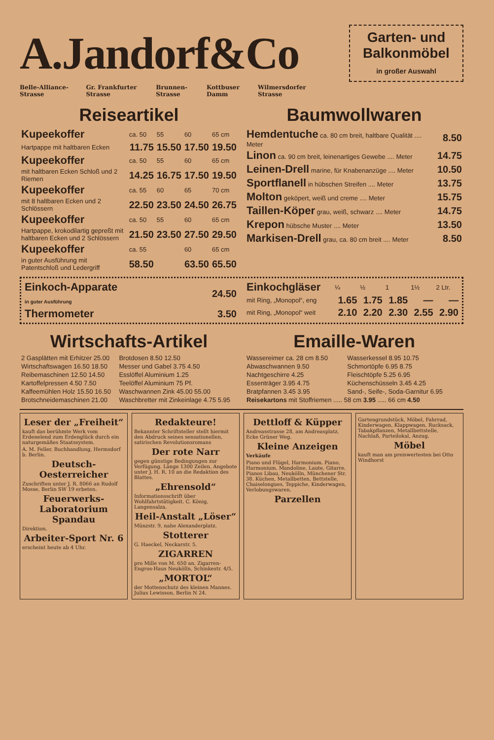A.Jandorf&Co
Garten- und Balkonmöbel
in großer Auswahl
Belle-Alliance-Strasse Gr. Frankfurter Strasse Brunnen-Strasse Kottbuser Damm Wilmersdorfer Strasse
Reiseartikel
| Kupeekoffer | ca. 50 | 55 | 60 | 65 cm |
| Hartpappe mit haltbaren Ecken | 11.75 | 15.50 | 17.50 | 19.50 |
| Kupeekoffer | ca. 50 | 55 | 60 | 65 cm |
| mit haltbaren Ecken Schloß und 2 Riemen | 14.25 | 16.75 | 17.50 | 19.50 |
| Kupeekoffer | ca. 55 | 60 | 65 | 70 cm |
| mit 8 haltbaren Ecken und 2 Schlössern | 22.50 | 23.50 | 24.50 | 26.75 |
| Kupeekoffer | ca. 50 | 55 | 60 | 65 cm |
| Hartpappe, krokodilartig gepreßt mit haltbaren Ecken und 2 Schlössern | 21.50 | 23.50 | 27.50 | 29.50 |
| Kupeekoffer | ca. 55 | | 60 | 65 cm |
| in guter Ausführung mit Patentschloß und Ledergriff | 58.50 | | 63.50 | 65.50 |
Baumwollwaren
| Hemdentuche ca. 80 cm breit, haltbare Qualität .... Meter | 8.50 |
| Linon ca. 90 cm breit, leinenartiges Gewebe .... Meter | 14.75 |
| Leinen-Drell marine, für Knabenanzüge .... Meter | 10.50 |
| Sportflanell in hübschen Streifen .... Meter | 13.75 |
| Molton geköpert, weiß und creme .... Meter | 15.75 |
| Taillen-Köper grau, weiß, schwarz .... Meter | 14.75 |
| Krepon hübsche Muster .... Meter | 13.50 |
| Markisen-Drell grau, ca. 80 cm breit .... Meter | 8.50 |
| Einkoch-Apparate in guter Ausführung | 24.50 |
| Thermometer | 3.50 |
| Einkochgläser | ¼ | ½ | 1 | 1½ | 2 Ltr. |
| mit Ring, „Monopol“, eng | 1.65 | 1.75 | 1.85 | — | — |
| mit Ring, „Monopol“ weit | 2.10 | 2.20 | 2.30 | 2.55 | 2.90 |
Wirtschafts-Artikel
| 2 Gasplätten mit Erhitzer 25.00 | Brotdosen 8.50 12.50 |
| Wirtschaftswagen 16.50 18.50 | Messer und Gabel 3.75 4.50 |
| Reibemaschinen 12.50 14.50 | Esslöffel Aluminium 1.25 |
| Kartoffelpressen 4.50 7.50 | Teelöffel Aluminium 75 Pf. |
| Kaffeemühlen Holz 15.50 16.50 | Waschwannen Zink 45.00 55.00 |
| Brotschneidemaschinen 21.00 | Waschbretter mit Zinkeinlage 4.75 5.95 |
Emaille-Waren
| Wassereimer ca. 28 cm 8.50 | Wasserkessel 8.95 10.75 |
| Abwaschwannen 9.50 | Schmortöpfe 6.95 8.75 |
| Nachtgeschirre 4.25 | Fleischtöpfe 5.25 6.95 |
| Essenträger 3.95 4.75 | Küchenschüsseln 3.45 4.25 |
| Bratpfannen 3.45 3.95 | Sand-, Seife-, Soda-Garnitur 6.95 |
| Reisekartons mit Stoffriemen ..... 58 cm 3.95 ..... 66 cm 4.50 | |
Leser der „Freiheit“
kauft das berühmte Werk vom Erdenelend zum Erdenglück durch ein naturgemäßes Staatssystem.
A. M. Feller, Buchhandlung, Hermsdorf b. Berlin.
Deutsch-Oesterreicher
Zuschriften unter J. R. 8066 an Rudolf Mosse, Berlin SW 19 erbeten.
Feuerwerks-Laboratorium Spandau
Direktion.
Arbeiter-Sport Nr. 6
erscheint heute ab 4 Uhr.
Redakteure!
Bekannter Schriftsteller stellt hiermit den Abdruck seines sensationellen, satirischen Revolutionsromans
Der rote Narr
gegen günstige Bedingungen zur Verfügung. Länge 1300 Zeilen. Angebote unter J. H. R. 10 an die Redaktion des Blattes.
„Ehrensold“
Informationsschrift über Wohlfahrtstätigkeit. C. König, Langensalza.
Heil-Anstalt „Löser“
Münzstr. 9, nahe Alexanderplatz.
Stotterer
G. Haeckel, Neckarstr. 5.
ZIGARREN
pro Mille von M. 650 an. Zigarren-Engros-Haus Neukölln, Schinkestr. 4/5.
„MORTOL“
der Mottenschutz des kleinen Mannes. Julius Lewisson, Berlin N 24.
Dettloff & Küpper
Andreasstrasse 28, am Andreasplatz, Ecke Grüner Weg.
Kleine Anzeigen
Verkäufe
Piano und Flügel, Harmonium. Piano, Harmonium. Mandoline, Laute, Gitarre. Pianos Libau, Neukölln, Münchener Str. 38. Küchen, Metallbetten, Bettstelle, Chaiselongues, Teppiche, Kinderwagen, Verlobungswaren.
Parzellen
Gartengrundstück, Möbel, Fahrrad, Kinderwagen, Klappwagen, Rucksack, Tabakpflanzen, Metallbettstelle, Nachlaß, Parteilokal, Anzug.
Möbel
kauft man am preiswertesten bei Otto Windhorst